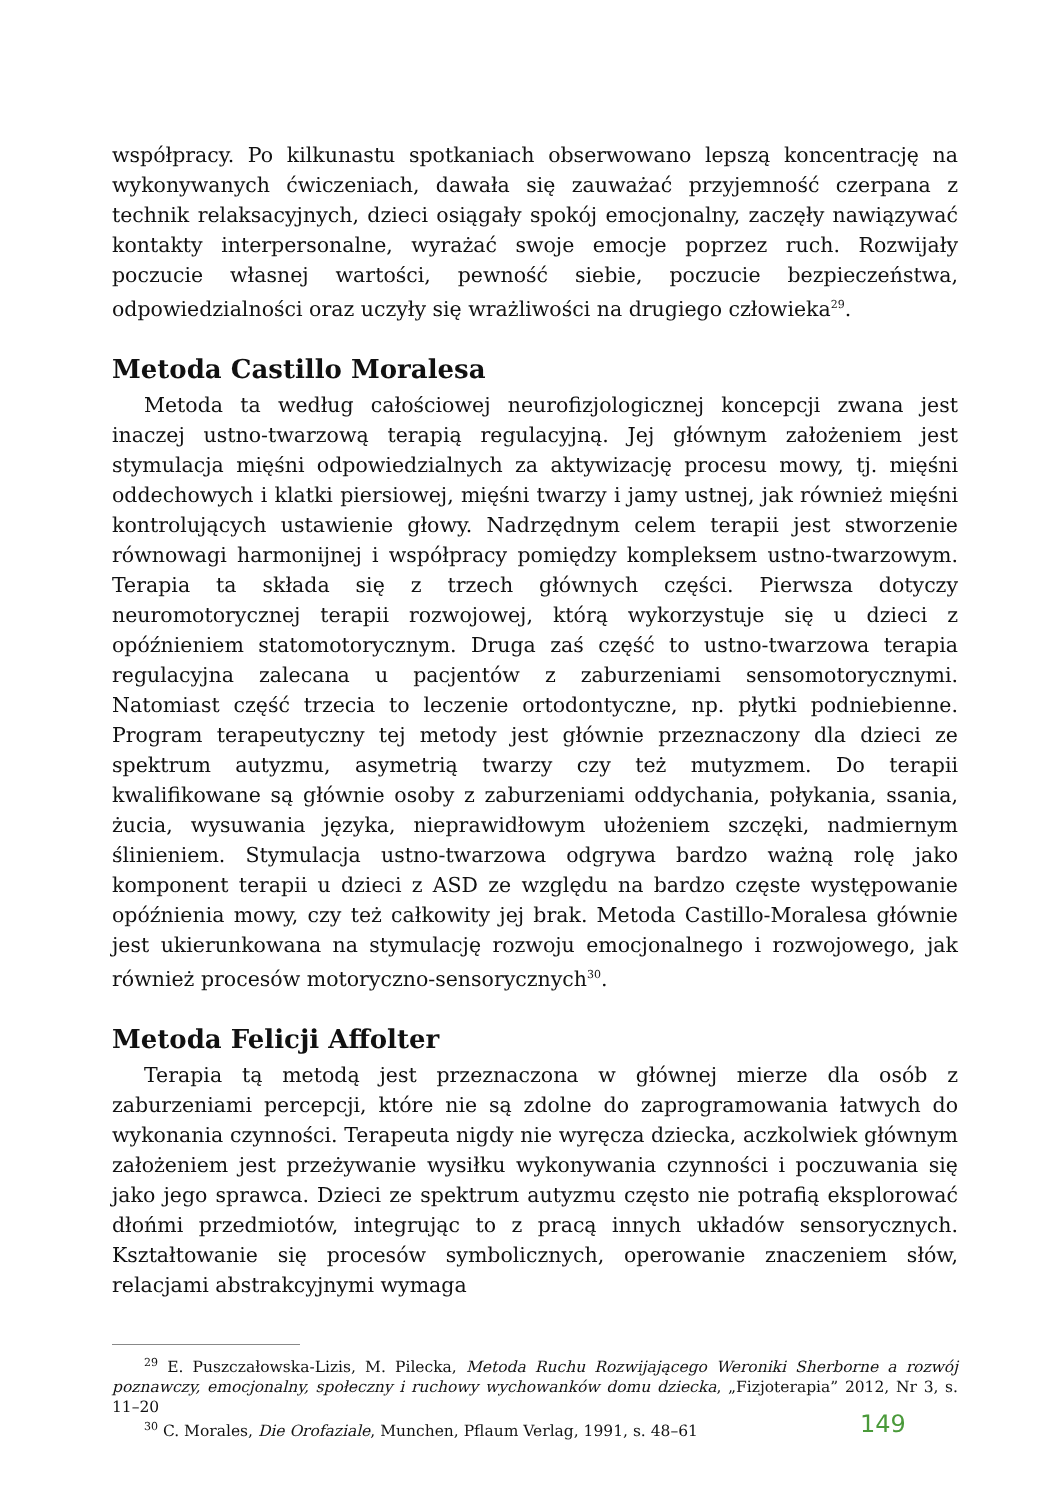współpracy. Po kilkunastu spotkaniach obserwowano lepszą koncentrację na wykonywanych ćwiczeniach, dawała się zauważać przyjemność czerpana z technik relaksacyjnych, dzieci osiągały spokój emocjonalny, zaczęły nawiązywać kontakty interpersonalne, wyrażać swoje emocje poprzez ruch. Rozwijały poczucie własnej wartości, pewność siebie, poczucie bezpieczeństwa, odpowiedzialności oraz uczyły się wrażliwości na drugiego człowieka<sup>29</sup>.
Metoda Castillo Moralesa
Metoda ta według całościowej neurofizjologicznej koncepcji zwana jest inaczej ustno-twarzową terapią regulacyjną. Jej głównym założeniem jest stymulacja mięśni odpowiedzialnych za aktywizację procesu mowy, tj. mięśni oddechowych i klatki piersiowej, mięśni twarzy i jamy ustnej, jak również mięśni kontrolujących ustawienie głowy. Nadrzędnym celem terapii jest stworzenie równowagi harmonijnej i współpracy pomiędzy kompleksem ustno-twarzowym. Terapia ta składa się z trzech głównych części. Pierwsza dotyczy neuromotorycznej terapii rozwojowej, którą wykorzystuje się u dzieci z opóźnieniem statomotorycznym. Druga zaś część to ustno-twarzowa terapia regulacyjna zalecana u pacjentów z zaburzeniami sensomotorycznymi. Natomiast część trzecia to leczenie ortodontyczne, np. płytki podniebienne. Program terapeutyczny tej metody jest głównie przeznaczony dla dzieci ze spektrum autyzmu, asymetrią twarzy czy też mutyzmem. Do terapii kwalifikowane są głównie osoby z zaburzeniami oddychania, połykania, ssania, żucia, wysuwania języka, nieprawidłowym ułożeniem szczęki, nadmiernym ślinieniem. Stymulacja ustno-twarzowa odgrywa bardzo ważną rolę jako komponent terapii u dzieci z ASD ze względu na bardzo częste występowanie opóźnienia mowy, czy też całkowity jej brak. Metoda Castillo-Moralesa głównie jest ukierunkowana na stymulację rozwoju emocjonalnego i rozwojowego, jak również procesów motoryczno-sensorycznych<sup>30</sup>.
Metoda Felicji Affolter
Terapia tą metodą jest przeznaczona w głównej mierze dla osób z zaburzeniami percepcji, które nie są zdolne do zaprogramowania łatwych do wykonania czynności. Terapeuta nigdy nie wyręcza dziecka, aczkolwiek głównym założeniem jest przeżywanie wysiłku wykonywania czynności i poczuwania się jako jego sprawca. Dzieci ze spektrum autyzmu często nie potrafią eksplorować dłońmi przedmiotów, integrując to z pracą innych układów sensorycznych. Kształtowanie się procesów symbolicznych, operowanie znaczeniem słów, relacjami abstrakcyjnymi wymaga
<sup>29</sup> E. Puszczałowska-Lizis, M. Pilecka, Metoda Ruchu Rozwijającego Weroniki Sherborne a rozwój poznawczy, emocjonalny, społeczny i ruchowy wychowanków domu dziecka, „Fizjoterapia” 2012, Nr 3, s. 11–20
<sup>30</sup> C. Morales, Die Orofaziale, Munchen, Pflaum Verlag, 1991, s. 48–61
149